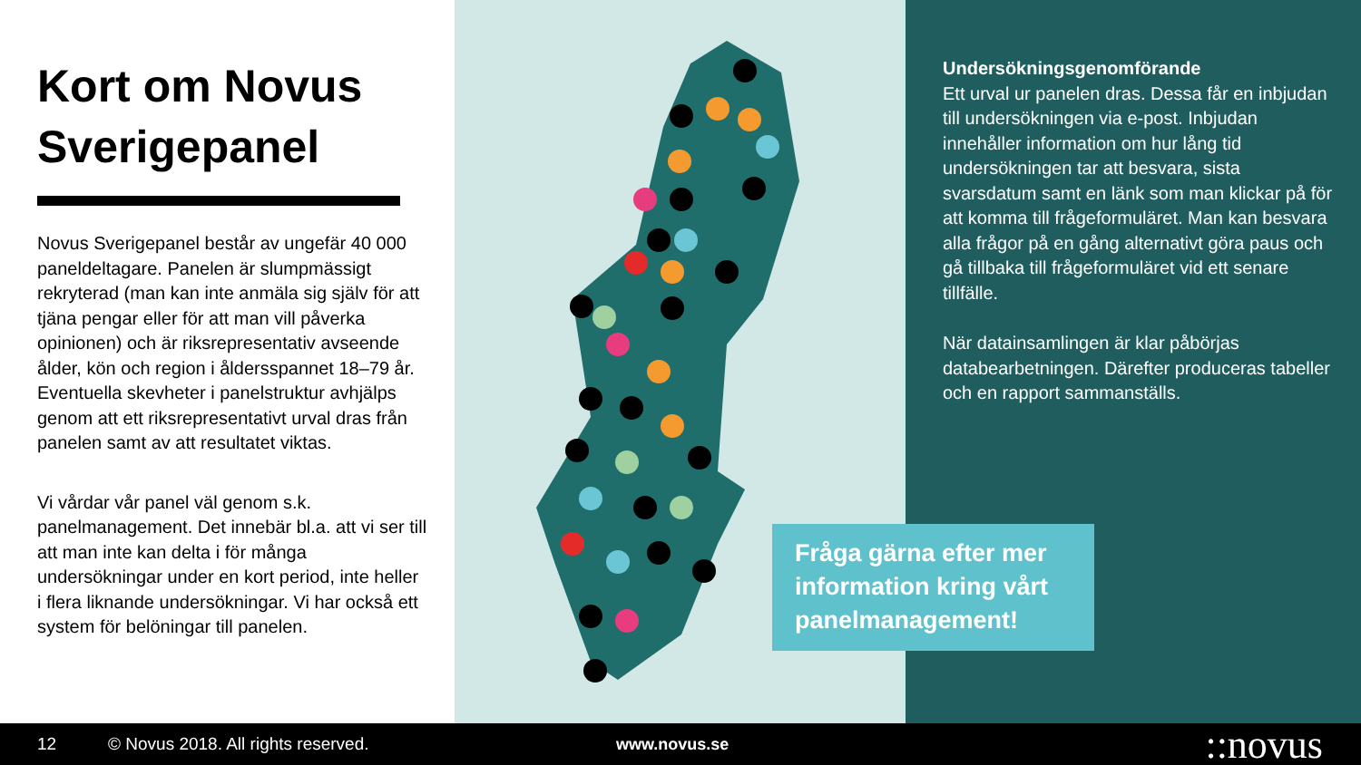Kort om Novus Sverigepanel
Novus Sverigepanel består av ungefär 40 000 paneldeltagare. Panelen är slumpmässigt rekryterad (man kan inte anmäla sig själv för att tjäna pengar eller för att man vill påverka opinionen) och är riksrepresentativ avseende ålder, kön och region i åldersspannet 18–79 år. Eventuella skevheter i panelstruktur avhjälps genom att ett riksrepresentativt urval dras från panelen samt av att resultatet viktas.
Vi vårdar vår panel väl genom s.k. panelmanagement. Det innebär bl.a. att vi ser till att man inte kan delta i för många undersökningar under en kort period, inte heller i flera liknande undersökningar. Vi har också ett system för belöningar till panelen.
Undersökningsgenomförande
Ett urval ur panelen dras. Dessa får en inbjudan till undersökningen via e-post. Inbjudan innehåller information om hur lång tid undersökningen tar att besvara, sista svarsdatum samt en länk som man klickar på för att komma till frågeformuläret. Man kan besvara alla frågor på en gång alternativt göra paus och gå tillbaka till frågeformuläret vid ett senare tillfälle.
När datainsamlingen är klar påbörjas databearbetningen. Därefter produceras tabeller och en rapport sammanställs.
Fråga gärna efter mer information kring vårt panelmanagement!
12 © Novus 2018. All rights reserved. www.novus.se ::novus